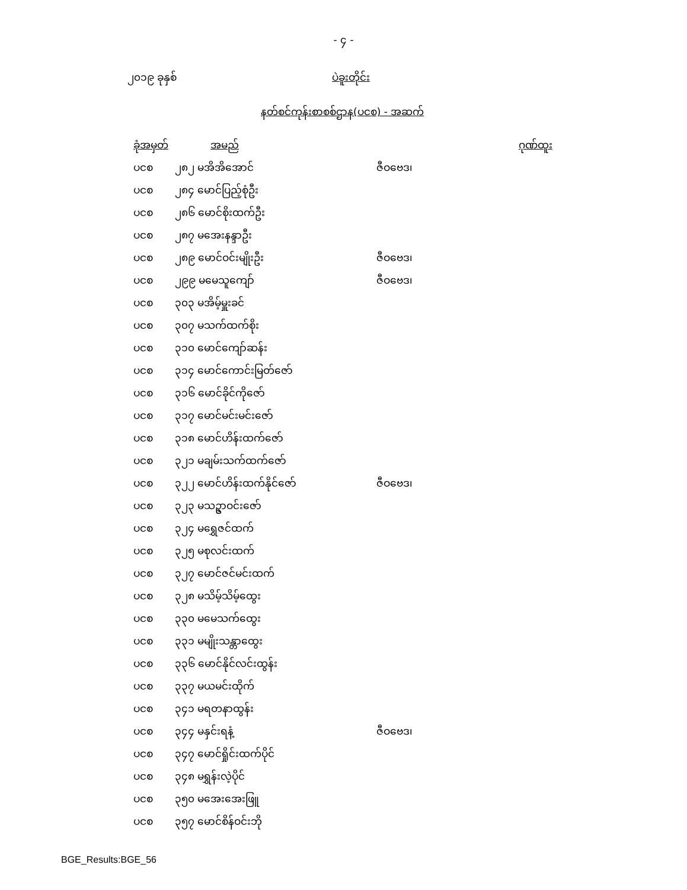- ၄ -
၂၀၁၉ ခုနှစ် ပဲခူးတိုင်း
နတ်စင်ကုန်းစာစစ်ဌာန(ပငစ) - အဆက်
| ခုံအမှတ် | အမည် | | ဂုဏ်ထူး |
| --- | --- | --- | --- |
| ပငစ | ၂၈၂ မအိအိအောင် | ဇီဝဗေဒ၊ | |
| ပငစ | ၂၈၄ မောင်ပြည့်စုံဦး | | |
| ပငစ | ၂၈၆ မောင်စိုးထက်ဦး | | |
| ပငစ | ၂၈၇ မအေးနန္ဒာဦး | | |
| ပငစ | ၂၈၉ မောင်ဝင်းမျိုးဦး | ဇီဝဗေဒ၊ | |
| ပငစ | ၂၉၉ မမေသူကျော် | ဇီဝဗေဒ၊ | |
| ပငစ | ၃၀၃ မအိမ့်မှူးခင် | | |
| ပငစ | ၃၀၇ မသက်ထက်စိုး | | |
| ပငစ | ၃၁၀ မောင်ကျော်ဆန်း | | |
| ပငစ | ၃၁၄ မောင်ကောင်းမြတ်ဇော် | | |
| ပငစ | ၃၁၆ မောင်ခိုင်ကိုဇော် | | |
| ပငစ | ၃၁၇ မောင်မင်းမင်းဇော် | | |
| ပငစ | ၃၁၈ မောင်ဟိန်းထက်ဇော် | | |
| ပငစ | ၃၂၁ မချမ်းသက်ထက်ဇော် | | |
| ပငစ | ၃၂၂ မောင်ဟိန်းထက်နိုင်ဇော် | ဇီဝဗေဒ၊ | |
| ပငစ | ၃၂၃ မသဥ္ဇာဝင်းဇော် | | |
| ပငစ | ၃၂၄ မရွှေဇင်ထက် | | |
| ပငစ | ၃၂၅ မစုလင်းထက် | | |
| ပငစ | ၃၂၇ မောင်ဇင်မင်းထက် | | |
| ပငစ | ၃၂၈ မသိမ့်သိမ့်ထွေး | | |
| ပငစ | ၃၃၀ မမေသက်ထွေး | | |
| ပငစ | ၃၃၁ မမျိုးသန္တာထွေး | | |
| ပငစ | ၃၃၆ မောင်နိုင်လင်းထွန်း | | |
| ပငစ | ၃၃၇ မယမင်းထိုက် | | |
| ပငစ | ၃၄၁ မရတနာထွန်း | | |
| ပငစ | ၃၄၄ မနှင်းရနံ့ | ဇီဝဗေဒ၊ | |
| ပငစ | ၃၄၇ မောင်ရှိုင်းထက်ပိုင် | | |
| ပငစ | ၃၄၈ မရွှန်းလဲ့ပိုင် | | |
| ပငစ | ၃၅၀ မအေးအေးဖြူ | | |
| ပငစ | ၃၅၇ မောင်စိန်ဝင်းဘို | | |
BGE_Results:BGE_56